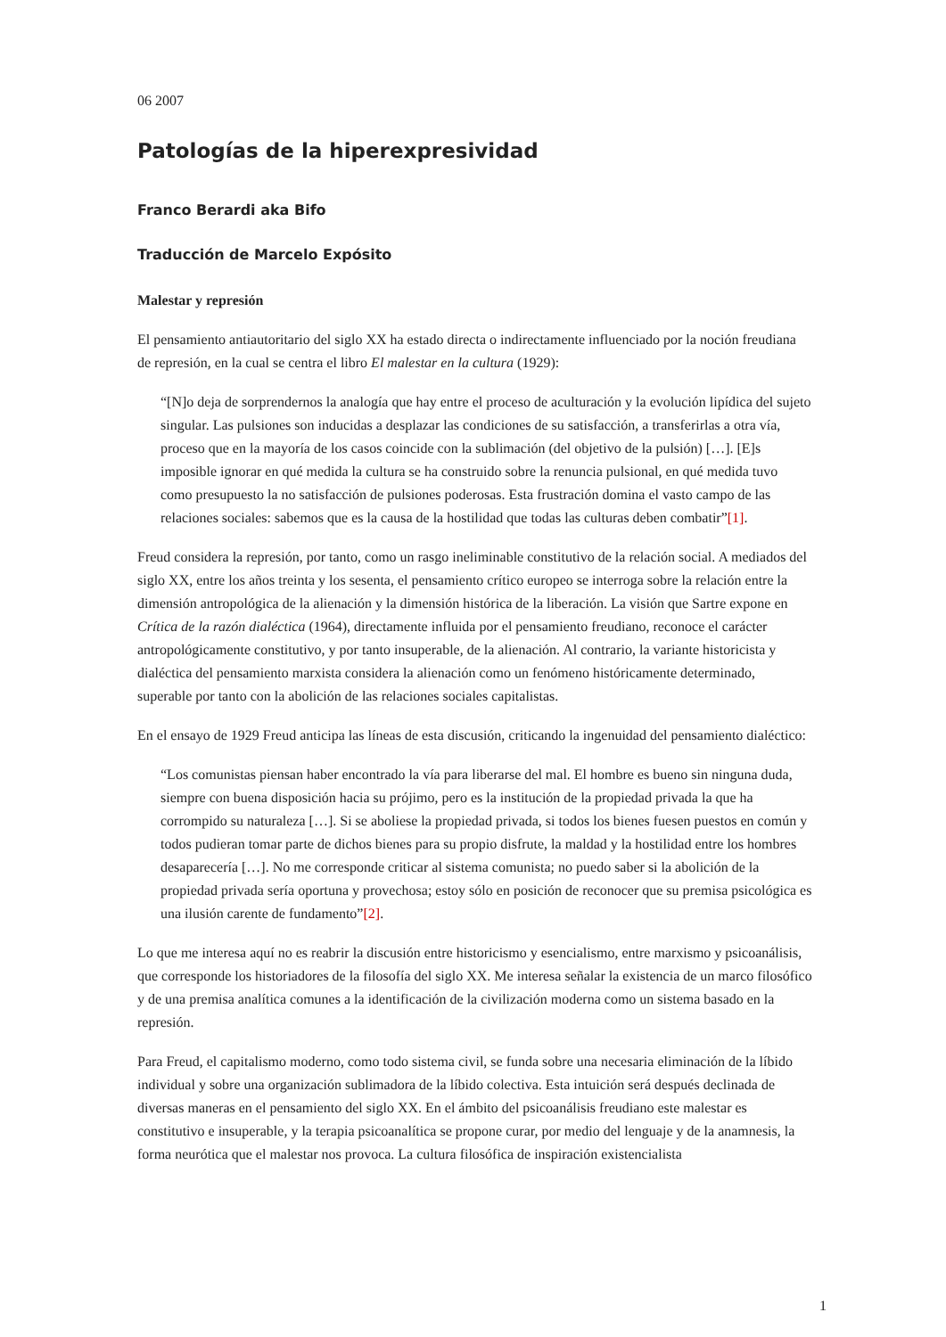06 2007
Patologías de la hiperexpresividad
Franco Berardi aka Bifo
Traducción de Marcelo Expósito
Malestar y represión
El pensamiento antiautoritario del siglo XX ha estado directa o indirectamente influenciado por la noción freudiana de represión, en la cual se centra el libro El malestar en la cultura (1929):
“[N]o deja de sorprendernos la analogía que hay entre el proceso de aculturación y la evolución lipídica del sujeto singular. Las pulsiones son inducidas a desplazar las condiciones de su satisfacción, a transferirlas a otra vía, proceso que en la mayoría de los casos coincide con la sublimación (del objetivo de la pulsión) […]. [E]s imposible ignorar en qué medida la cultura se ha construido sobre la renuncia pulsional, en qué medida tuvo como presupuesto la no satisfacción de pulsiones poderosas. Esta frustración domina el vasto campo de las relaciones sociales: sabemos que es la causa de la hostilidad que todas las culturas deben combatir”[1].
Freud considera la represión, por tanto, como un rasgo ineliminable constitutivo de la relación social. A mediados del siglo XX, entre los años treinta y los sesenta, el pensamiento crítico europeo se interroga sobre la relación entre la dimensión antropológica de la alienación y la dimensión histórica de la liberación. La visión que Sartre expone en Crítica de la razón dialéctica (1964), directamente influida por el pensamiento freudiano, reconoce el carácter antropológicamente constitutivo, y por tanto insuperable, de la alienación. Al contrario, la variante historicista y dialéctica del pensamiento marxista considera la alienación como un fenómeno históricamente determinado, superable por tanto con la abolición de las relaciones sociales capitalistas.
En el ensayo de 1929 Freud anticipa las líneas de esta discusión, criticando la ingenuidad del pensamiento dialéctico:
“Los comunistas piensan haber encontrado la vía para liberarse del mal. El hombre es bueno sin ninguna duda, siempre con buena disposición hacia su prójimo, pero es la institución de la propiedad privada la que ha corrompido su naturaleza […]. Si se aboliese la propiedad privada, si todos los bienes fuesen puestos en común y todos pudieran tomar parte de dichos bienes para su propio disfrute, la maldad y la hostilidad entre los hombres desaparecería […]. No me corresponde criticar al sistema comunista; no puedo saber si la abolición de la propiedad privada sería oportuna y provechosa; estoy sólo en posición de reconocer que su premisa psicológica es una ilusión carente de fundamento”[2].
Lo que me interesa aquí no es reabrir la discusión entre historicismo y esencialismo, entre marxismo y psicoanálisis, que corresponde los historiadores de la filosofía del siglo XX. Me interesa señalar la existencia de un marco filosófico y de una premisa analítica comunes a la identificación de la civilización moderna como un sistema basado en la represión.
Para Freud, el capitalismo moderno, como todo sistema civil, se funda sobre una necesaria eliminación de la líbido individual y sobre una organización sublimadora de la líbido colectiva. Esta intuición será después declinada de diversas maneras en el pensamiento del siglo XX. En el ámbito del psicoanálisis freudiano este malestar es constitutivo e insuperable, y la terapia psicoanalítica se propone curar, por medio del lenguaje y de la anamnesis, la forma neurótica que el malestar nos provoca. La cultura filosófica de inspiración existencialista
1